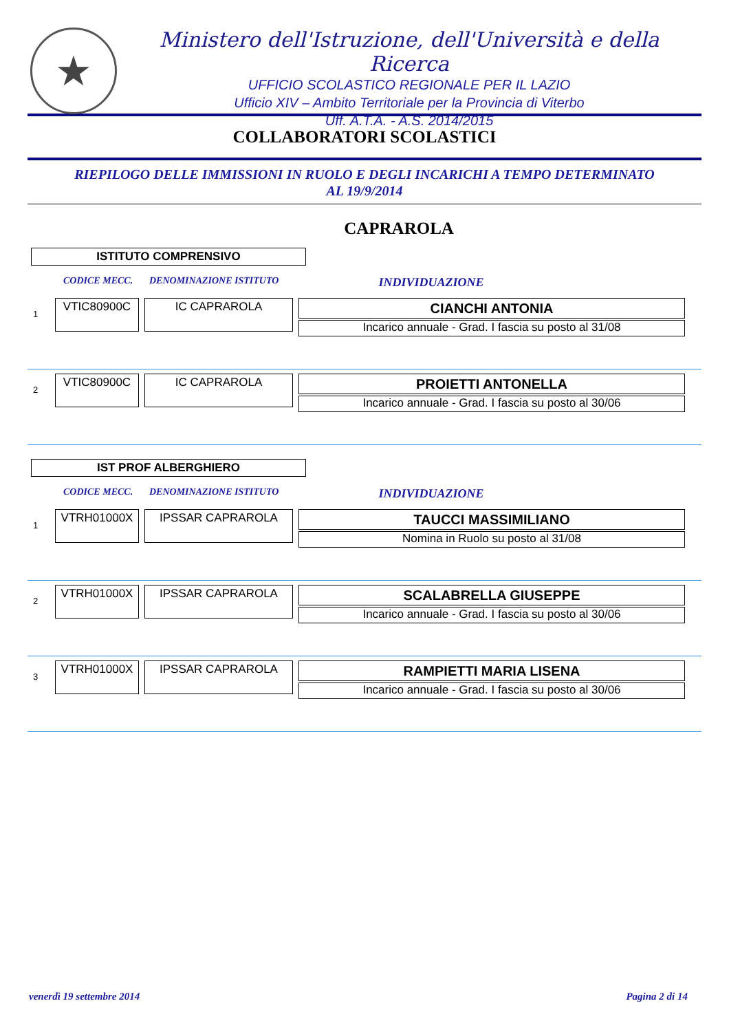★
Ministero dell'Istruzione, dell'Università e della Ricerca
UFFICIO SCOLASTICO REGIONALE PER IL LAZIO
Ufficio XIV – Ambito Territoriale per la Provincia di Viterbo
Uff. A.T.A. - A.S. 2014/2015
COLLABORATORI SCOLASTICI
RIEPILOGO DELLE IMMISSIONI IN RUOLO E DEGLI INCARICHI A TEMPO DETERMINATO
AL 19/9/2014
CAPRAROLA
ISTITUTO COMPRENSIVO
CODICE MECC. DENOMINAZIONE ISTITUTO INDIVIDUAZIONE
1
VTIC80900C IC CAPRAROLA
CIANCHI ANTONIA
Incarico annuale - Grad. I fascia su posto al 31/08
2
VTIC80900C IC CAPRAROLA
PROIETTI ANTONELLA
Incarico annuale - Grad. I fascia su posto al 30/06
IST PROF ALBERGHIERO
CODICE MECC. DENOMINAZIONE ISTITUTO INDIVIDUAZIONE
1
VTRH01000X IPSSAR CAPRAROLA
TAUCCI MASSIMILIANO
Nomina in Ruolo su posto al 31/08
2
VTRH01000X IPSSAR CAPRAROLA
SCALABRELLA GIUSEPPE
Incarico annuale - Grad. I fascia su posto al 30/06
3
VTRH01000X IPSSAR CAPRAROLA
RAMPIETTI MARIA LISENA
Incarico annuale - Grad. I fascia su posto al 30/06
venerdì 19 settembre 2014 Pagina 2 di 14